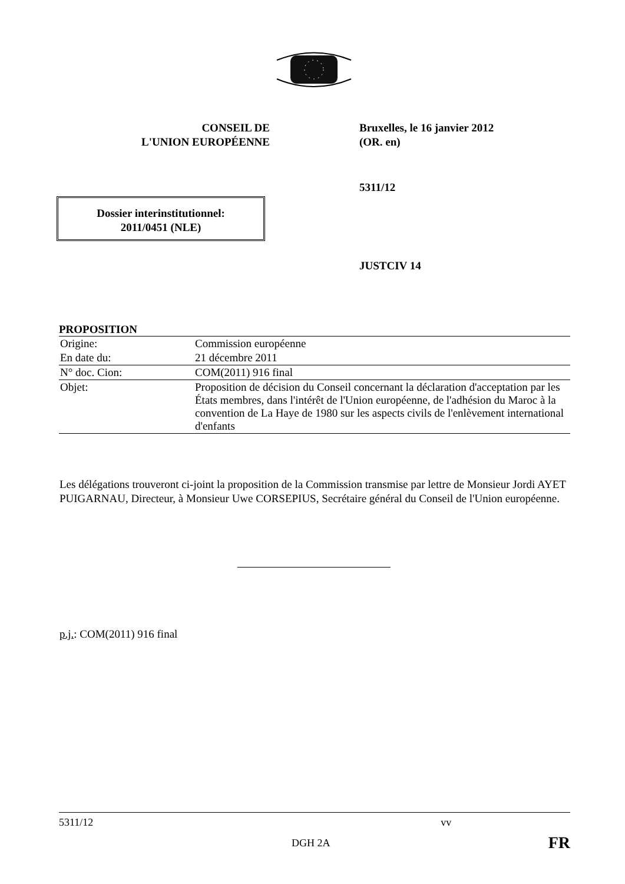CONSEIL DE
L'UNION EUROPÉENNE
Bruxelles, le 16 janvier 2012
(OR. en)
5311/12
Dossier interinstitutionnel:
2011/0451 (NLE)
JUSTCIV 14
PROPOSITION
| Origine: | Commission européenne |
| En date du: | 21 décembre 2011 |
| N° doc. Cion: | COM(2011) 916 final |
| Objet: | Proposition de décision du Conseil concernant la déclaration d'acceptation par les États membres, dans l'intérêt de l'Union européenne, de l'adhésion du Maroc à la convention de La Haye de 1980 sur les aspects civils de l'enlèvement international d'enfants |
Les délégations trouveront ci-joint la proposition de la Commission transmise par lettre de Monsieur Jordi AYET PUIGARNAU, Directeur, à Monsieur Uwe CORSEPIUS, Secrétaire général du Conseil de l'Union européenne.
p.j.: COM(2011) 916 final
5311/12 vv
DGH 2A FR